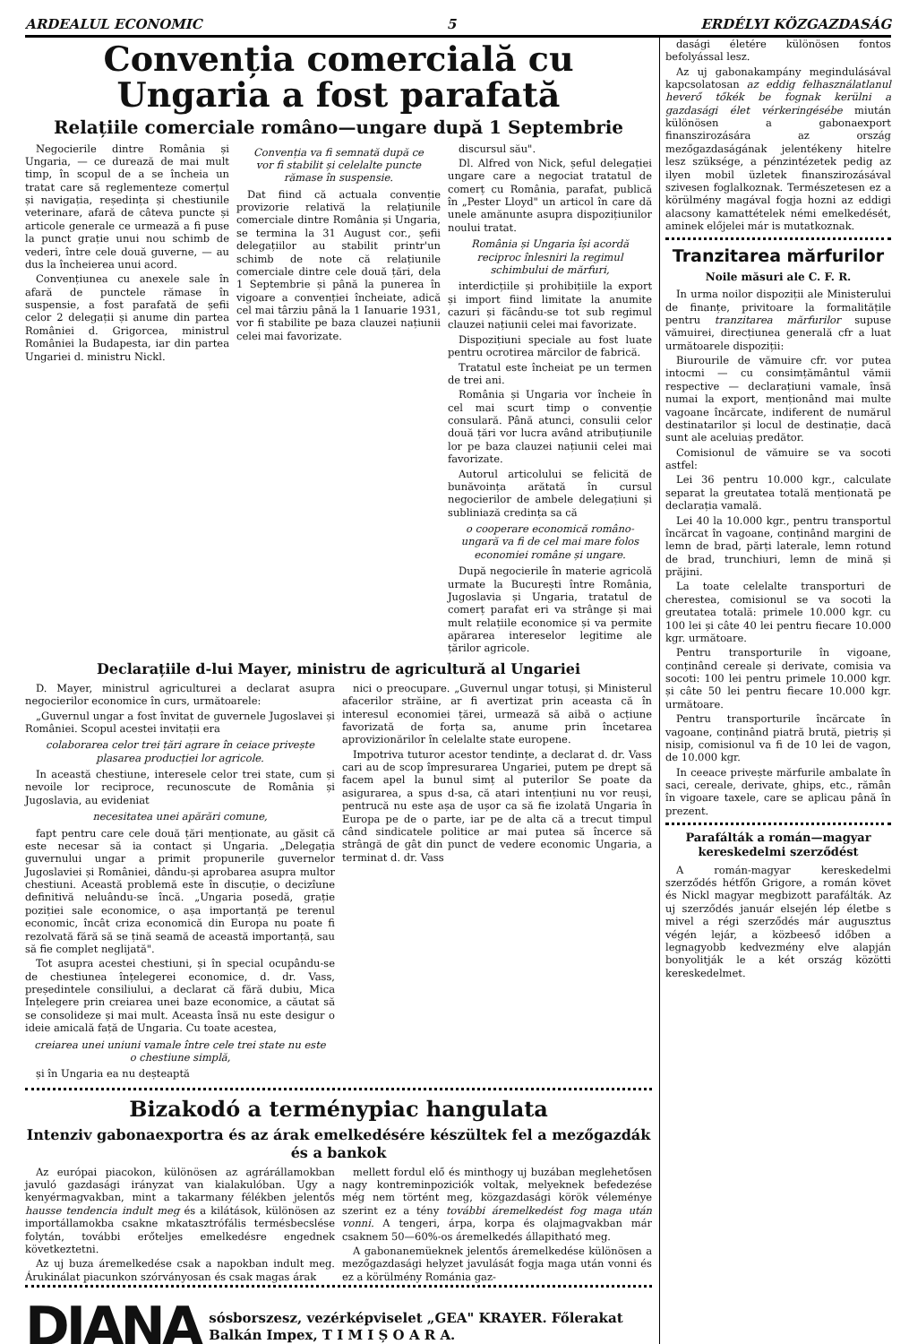ARDEALUL ECONOMIC 5 ERDÉLYI KÖZGAZDASÁG
Convenția comercială cu Ungaria a fost parafată
Relațiile comerciale româno—ungare după 1 Septembrie
Negocierile dintre România și Ungaria, — ce durează de mai mult timp, în scopul de a se încheia un tratat care să reglementeze comerțul și navigația, reședința și chestiunile veterinare, afară de câteva puncte și articole generale ce urmează a fi puse la punct grație unui nou schimb de vederi, între cele două guverne, — au dus la încheierea unui acord.
Convențiunea cu anexele sale în afară de punctele rămase în suspensie, a fost parafată de șefii celor 2 delegații și anume din partea României d. Grigorcea, ministrul României la Budapesta, iar din partea Ungariei d. ministru Nickl.
Convenția va fi semnată după ce vor fi stabilit și celelalte puncte rămase în suspensie.
Dat fiind că actuala convenție provizorie relativă la relațiunile comerciale dintre România și Ungaria, se termina la 31 August cor., șefii delegațiilor au stabilit printr'un schimb de note că relațiunile comerciale dintre cele două țări, dela 1 Septembrie și până la punerea în vigoare a convenției încheiate, adică cel mai târziu până la 1 Ianuarie 1931, vor fi stabilite pe baza clauzei națiunii celei mai favorizate.
discursul său".
Dl. Alfred von Nick, șeful delegației ungare care a negociat tratatul de comerț cu România, parafat, publică în „Pester Lloyd" un articol în care dă unele amănunte asupra dispozițiunilor noului tratat.
România și Ungaria își acordă reciproc înlesniri la regimul schimbului de mărfuri,
interdicțiile și prohibițiile la export și import fiind limitate la anumite cazuri și făcându-se tot sub regimul clauzei națiunii celei mai favorizate.
Dispozițiuni speciale au fost luate pentru ocrotirea mărcilor de fabrică.
Tratatul este încheiat pe un termen de trei ani.
România și Ungaria vor încheie în cel mai scurt timp o convenție consulară. Până atunci, consulii celor două țări vor lucra având atribuțiunile lor pe baza clauzei națiunii celei mai favorizate.
Autorul articolului se felicită de bunăvoința arătată în cursul negocierilor de ambele delegațiuni și subliniază credința sa că
o cooperare economică româno-ungară va fi de cel mai mare folos economiei române și ungare.
După negocierile în materie agricolă urmate la București între România, Jugoslavia și Ungaria, tratatul de comerț parafat eri va strânge și mai mult relațiile economice și va permite apărarea intereselor legitime ale țărilor agricole.
Declarațiile d-lui Mayer, ministru de agricultură al Ungariei
D. Mayer, ministrul agriculturei a declarat asupra negocierilor economice în curs, următoarele:
„Guvernul ungar a fost învitat de guvernele Jugoslavei și României. Scopul acestei invitații era
colaborarea celor trei țări agrare în ceiace privește plasarea producției lor agricole.
In această chestiune, interesele celor trei state, cum și nevoile lor reciproce, recunoscute de România și Jugoslavia, au evideniat
necesitatea unei apărări comune,
fapt pentru care cele două țări menționate, au găsit că este necesar să ia contact și Ungaria. „Delegația guvernului ungar a primit propunerile guvernelor Jugoslaviei și României, dându-și aprobarea asupra multor chestiuni. Această problemă este în discuție, o decizîune definitivă neluându-se încă. „Ungaria posedă, grație poziției sale economice, o așa importanță pe terenul economic, încât criza economică din Europa nu poate fi rezolvată fără să se țină seamă de această importanță, sau să fie complet neglijată".
Tot asupra acestei chestiuni, și în special ocupându-se de chestiunea înțelegerei economice, d. dr. Vass, președintele consiliului, a declarat că fără dubiu, Mica Ințelegere prin creiarea unei baze economice, a căutat să se consolideze și mai mult. Aceasta însă nu este desigur o ideie amicală față de Ungaria. Cu toate acestea,
creiarea unei uniuni vamale între cele trei state nu este o chestiune simplă,
și în Ungaria ea nu deșteaptă
nici o preocupare. „Guvernul ungar totuși, și Ministerul afacerilor străine, ar fi avertizat prin aceasta că în interesul economiei țărei, urmează să aibă o acțiune favorizată de forța sa, anume prin încetarea aprovizionărilor în celelalte state europene.
Impotriva tuturor acestor tendințe, a declarat d. dr. Vass cari au de scop împresurarea Ungariei, putem pe drept să facem apel la bunul simț al puterilor Se poate da asigurarea, a spus d-sa, că atari intențiuni nu vor reuși, pentrucă nu este așa de ușor ca să fie izolată Ungaria în Europa pe de o parte, iar pe de alta că a trecut timpul când sindicatele politice ar mai putea să încerce să strângă de gât din punct de vedere economic Ungaria, a terminat d. dr. Vass
Bizakodó a terménypiac hangulata
Intenziv gabonaexportra és az árak emelkedésére készültek fel a mezőgazdák és a bankok
Az európai piacokon, különösen az agrárállamokban javuló gazdasági irányzat van kialakulóban. Ugy a kenyérmagvakban, mint a takarmany félékben jelentős hausse tendencia indult meg és a kilátások, különösen az importállamokba csakne mkatasztrófális termésbecslése folytán, további erőteljes emelkedésre engednek következtetni.
Az uj buza áremelkedése csak a napokban indult meg. Árukinálat piacunkon szórványosan és csak magas árak
mellett fordul elő és minthogy uj buzában meglehetősen nagy kontreminpoziciók voltak, melyeknek befedezése még nem történt meg, közgazdasági körök véleménye szerint ez a tény további áremelkedést fog maga után vonni. A tengeri, árpa, korpa és olajmagvakban már csaknem 50—60%-os áremelkedés állapitható meg.
A gabonanemüeknek jelentős áremelkedése különösen a mezőgazdasági helyzet javulását fogja maga után vonni és ez a körülmény Románia gaz-
DIANA
sósborszesz, vezérképviselet „GEA" KRAYER. Főlerakat Balkán Impex, T I M I Ș O A R A.
dasági életére különösen fontos befolyással lesz.
Az uj gabonakampány megindulásával kapcsolatosan az eddig felhasználatlanul heverő tőkék be fognak kerülni a gazdasági élet vérkeringésébe miután különösen a gabonaexport finanszirozására az ország mezőgazdaságának jelentékeny hitelre lesz szüksége, a pénzintézetek pedig az ilyen mobil üzletek finanszirozásával szivesen foglalkoznak. Természetesen ez a körülmény magával fogja hozni az eddigi alacsony kamattételek némi emelkedését, aminek előjelei már is mutatkoznak.
Tranzitarea mărfurilor
Noile măsuri ale C. F. R.
In urma noilor dispoziții ale Ministerului de finanțe, privitoare la formalitățile pentru tranzitarea mărfurilor supuse vămuirei, direcțiunea generală cfr a luat următoarele dispoziții:
Biurourile de vămuire cfr. vor putea intocmi — cu consimțământul vămii respective — declarațiuni vamale, însă numai la export, menționând mai multe vagoane încărcate, indiferent de numărul destinatarilor și locul de destinație, dacă sunt ale aceluiaș predător.
Comisionul de vămuire se va socoti astfel:
Lei 36 pentru 10.000 kgr., calculate separat la greutatea totală menționată pe declarația vamală.
Lei 40 la 10.000 kgr., pentru transportul încărcat în vagoane, conținând margini de lemn de brad, părți laterale, lemn rotund de brad, trunchiuri, lemn de mină și prăjini.
La toate celelalte transporturi de cherestea, comisionul se va socoti la greutatea totală: primele 10.000 kgr. cu 100 lei și câte 40 lei pentru fiecare 10.000 kgr. următoare.
Pentru transporturile în vigoane, conținând cereale și derivate, comisia va socoti: 100 lei pentru primele 10.000 kgr. și câte 50 lei pentru fiecare 10.000 kgr. următoare.
Pentru transporturile încărcate în vagoane, conținând piatră brută, pietriș și nisip, comisionul va fi de 10 lei de vagon, de 10.000 kgr.
In ceeace privește mărfurile ambalate în saci, cereale, derivate, ghips, etc., rămân în vigoare taxele, care se aplicau până în prezent.
Parafálták a román—magyar kereskedelmi szerződést
A román-magyar kereskedelmi szerződés hétfőn Grigore, a román követ és Nickl magyar megbizott parafálták. Az uj szerződés január elsején lép életbe s mivel a régi szerződés már augusztus végén lejár, a közbeeső időben a legnagyobb kedvezmény elve alapján bonyolitják le a két ország közötti kereskedelmet.